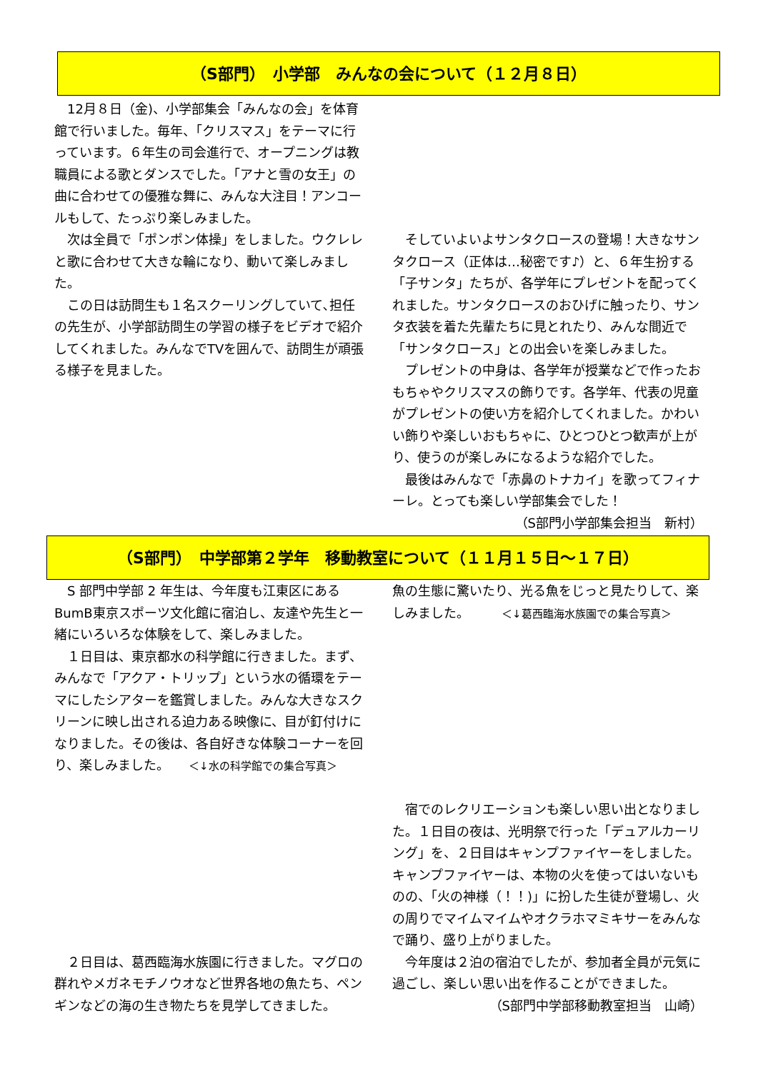（S部門）　小学部　みんなの会について（１２月８日）
　12月８日（金)、小学部集会「みんなの会」を体育館で行いました。毎年、「クリスマス」をテーマに行っています。６年生の司会進行で、オープニングは教職員による歌とダンスでした。「アナと雪の女王」の曲に合わせての優雅な舞に、みんな大注目！アンコールもして、たっぷり楽しみました。
　次は全員で「ポンポン体操」をしました。ウクレレと歌に合わせて大きな輪になり、動いて楽しみました。
　この日は訪問生も１名スクーリングしていて､担任の先生が、小学部訪問生の学習の様子をビデオで紹介してくれました。みんなでTVを囲んで、訪問生が頑張る様子を見ました。
　そしていよいよサンタクロースの登場！大きなサンタクロース（正体は…秘密です♪）と、６年生扮する「子サンタ」たちが、各学年にプレゼントを配ってくれました。サンタクロースのおひげに触ったり、サンタ衣装を着た先輩たちに見とれたり、みんな間近で「サンタクロース」との出会いを楽しみました。
　プレゼントの中身は、各学年が授業などで作ったおもちゃやクリスマスの飾りです。各学年、代表の児童がプレゼントの使い方を紹介してくれました。かわいい飾りや楽しいおもちゃに、ひとつひとつ歓声が上がり、使うのが楽しみになるような紹介でした。
　最後はみんなで「赤鼻のトナカイ」を歌ってフィナーレ。とっても楽しい学部集会でした！
（S部門小学部集会担当　新村）
（S部門）　中学部第２学年　移動教室について（１１月１５日～１７日）
　S 部門中学部 2 年生は、今年度も江東区にあるBumB東京スポーツ文化館に宿泊し、友達や先生と一緒にいろいろな体験をして、楽しみました。
　１日目は、東京都水の科学館に行きました。まず、みんなで「アクア・トリップ」という水の循環をテーマにしたシアターを鑑賞しました。みんな大きなスクリーンに映し出される迫力ある映像に、目が釘付けになりました。その後は、各自好きな体験コーナーを回り、楽しみました。　　＜↓水の科学館での集合写真＞
　２日目は、葛西臨海水族園に行きました。マグロの群れやメガネモチノウオなど世界各地の魚たち、ペンギンなどの海の生き物たちを見学してきました。
魚の生態に驚いたり、光る魚をじっと見たりして、楽しみました。　　　＜↓葛西臨海水族園での集合写真＞
　宿でのレクリエーションも楽しい思い出となりました。１日目の夜は、光明祭で行った「デュアルカーリング」を、２日目はキャンプファイヤーをしました。キャンプファイヤーは、本物の火を使ってはいないものの、「火の神様（！！)」に扮した生徒が登場し、火の周りでマイムマイムやオクラホマミキサーをみんなで踊り、盛り上がりました。
　今年度は２泊の宿泊でしたが、参加者全員が元気に過ごし、楽しい思い出を作ることができました。
（S部門中学部移動教室担当　山崎）